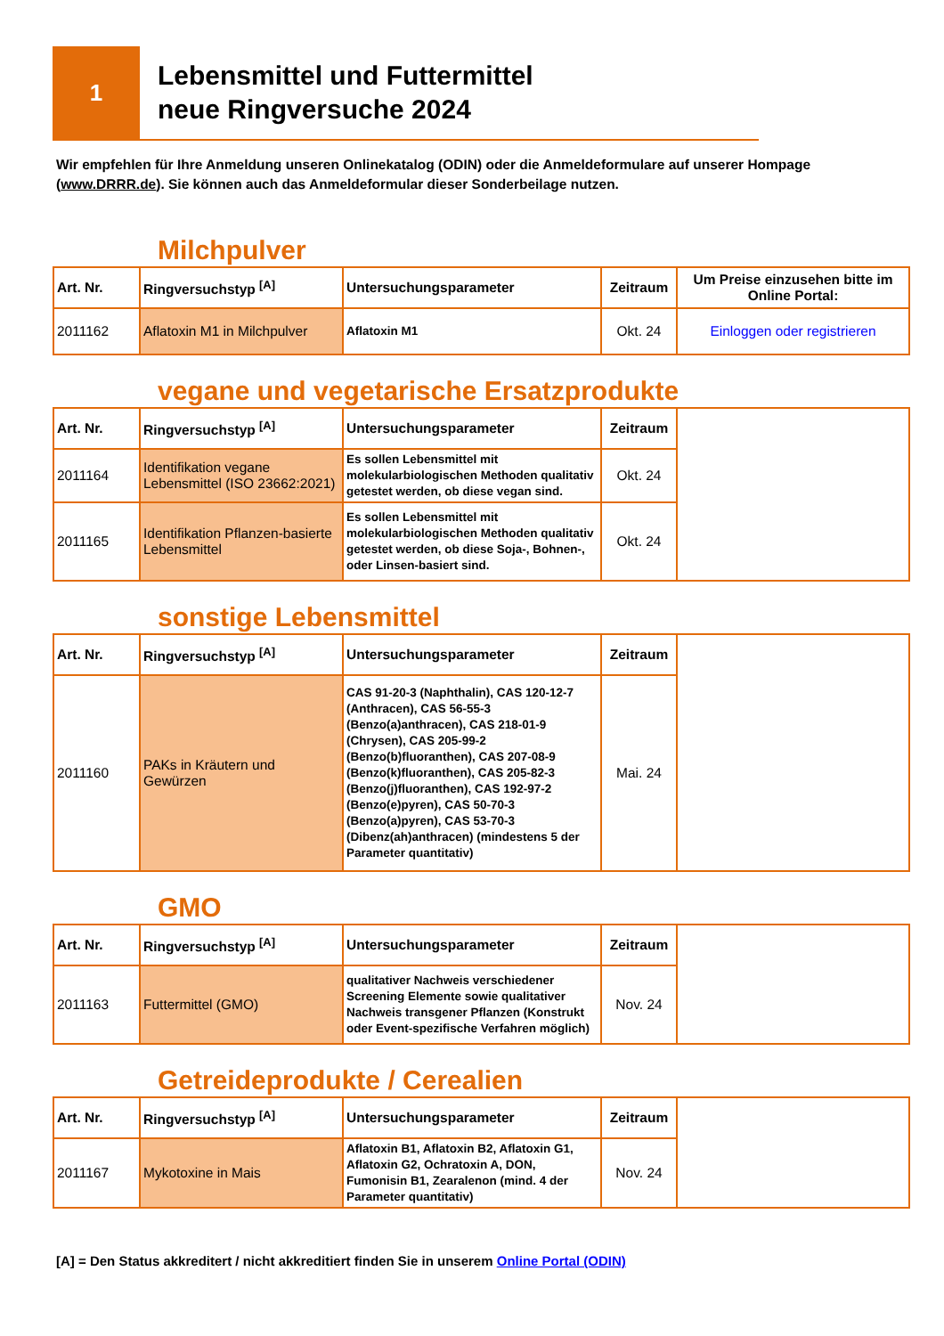1
Lebensmittel und Futtermittel
neue Ringversuche 2024
Wir empfehlen für Ihre Anmeldung unseren Onlinekatalog (ODIN) oder die Anmeldeformulare auf unserer Hompage (www.DRRR.de). Sie können auch das Anmeldeformular dieser Sonderbeilage nutzen.
Milchpulver
| Art. Nr. | Ringversuchstyp <sup>[A]</sup> | Untersuchungsparameter | Zeitraum | Um Preise einzusehen bitte im Online Portal: |
| --- | --- | --- | --- | --- |
| 2011162 | Aflatoxin M1 in Milchpulver | Aflatoxin M1 | Okt. 24 | Einloggen oder registrieren |
vegane und vegetarische Ersatzprodukte
| Art. Nr. | Ringversuchstyp <sup>[A]</sup> | Untersuchungsparameter | Zeitraum | |
| 2011164 | Identifikation vegane Lebensmittel (ISO 23662:2021) | Es sollen Lebensmittel mit molekularbiologischen Methoden qualitativ getestet werden, ob diese vegan sind. | Okt. 24 | |
| 2011165 | Identifikation Pflanzen-basierte Lebensmittel | Es sollen Lebensmittel mit molekularbiologischen Methoden qualitativ getestet werden, ob diese Soja-, Bohnen-, oder Linsen-basiert sind. | Okt. 24 | |
sonstige Lebensmittel
| Art. Nr. | Ringversuchstyp <sup>[A]</sup> | Untersuchungsparameter | Zeitraum | |
| 2011160 | PAKs in Kräutern und Gewürzen | CAS 91-20-3 (Naphthalin), CAS 120-12-7 (Anthracen), CAS 56-55-3 (Benzo(a)anthracen), CAS 218-01-9 (Chrysen), CAS 205-99-2 (Benzo(b)fluoranthen), CAS 207-08-9 (Benzo(k)fluoranthen), CAS 205-82-3 (Benzo(j)fluoranthen), CAS 192-97-2 (Benzo(e)pyren), CAS 50-70-3 (Benzo(a)pyren), CAS 53-70-3 (Dibenz(ah)anthracen) (mindestens 5 der Parameter quantitativ) | Mai. 24 | |
GMO
| Art. Nr. | Ringversuchstyp <sup>[A]</sup> | Untersuchungsparameter | Zeitraum | |
| 2011163 | Futtermittel (GMO) | qualitativer Nachweis verschiedener Screening Elemente sowie qualitativer Nachweis transgener Pflanzen (Konstrukt oder Event-spezifische Verfahren möglich) | Nov. 24 | |
Getreideprodukte / Cerealien
| Art. Nr. | Ringversuchstyp <sup>[A]</sup> | Untersuchungsparameter | Zeitraum | |
| 2011167 | Mykotoxine in Mais | Aflatoxin B1, Aflatoxin B2, Aflatoxin G1, Aflatoxin G2, Ochratoxin A, DON, Fumonisin B1, Zearalenon (mind. 4 der Parameter quantitativ) | Nov. 24 | |
[A] = Den Status akkreditert / nicht akkreditiert finden Sie in unserem Online Portal (ODIN)